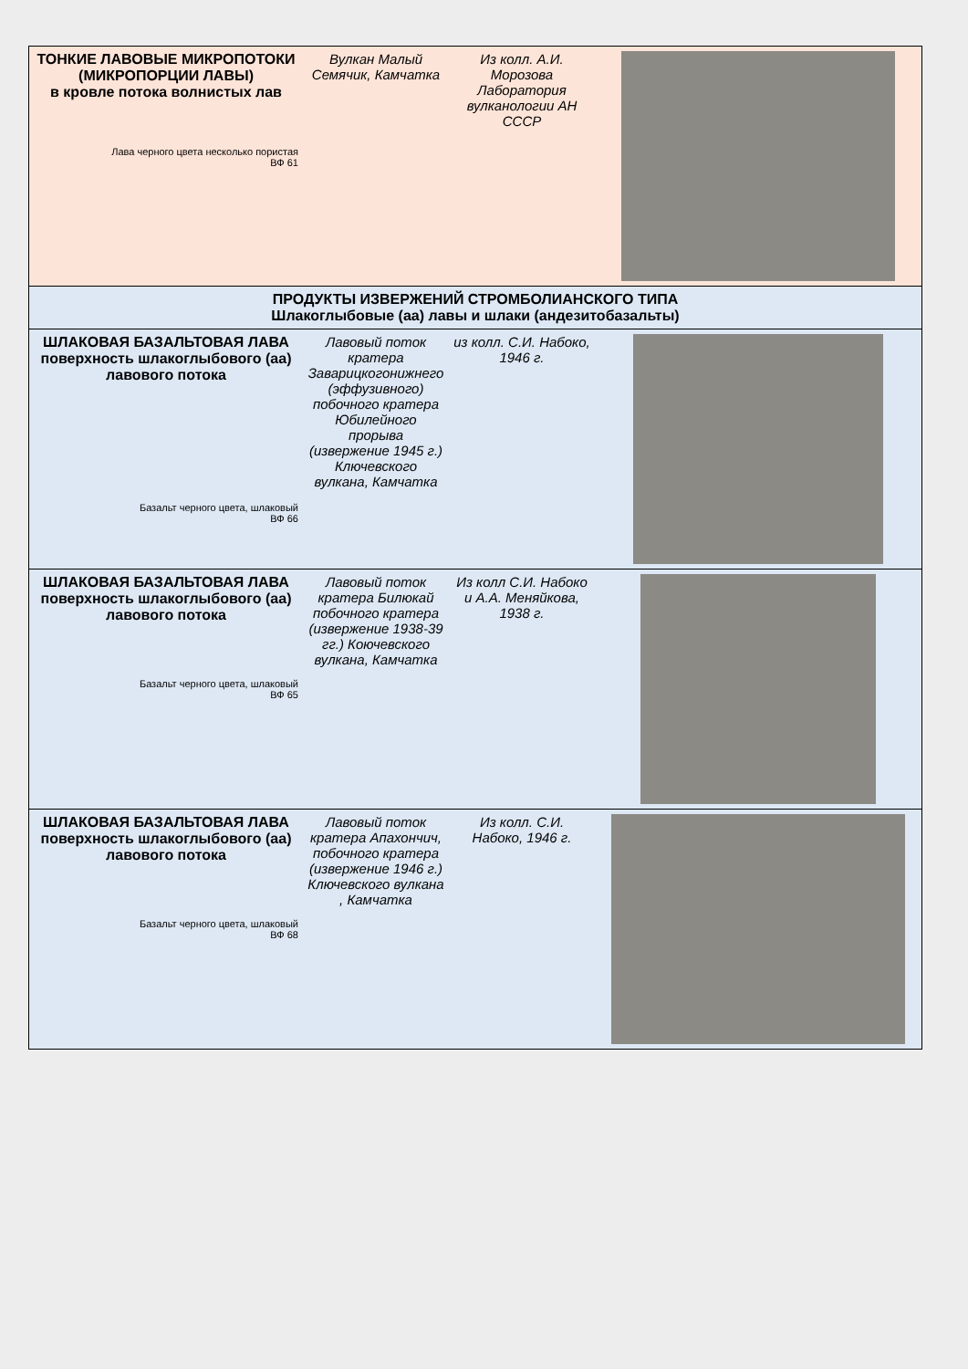| ТОНКИЕ ЛАВОВЫЕ МИКРОПОТОКИ (МИКРОПОРЦИИ ЛАВЫ) в кровле потока волнистых лав Лава черного цвета несколько пористая ВФ 61 | Вулкан Малый Семячик, Камчатка | Из колл. А.И. Морозова Лаборатория вулканологии АН СССР | |
| ПРОДУКТЫ ИЗВЕРЖЕНИЙ СТРОМБОЛИАНСКОГО ТИПА Шлакоглыбовые (аа) лавы и шлаки (андезитобазальты) | | | |
| ШЛАКОВАЯ БАЗАЛЬТОВАЯ ЛАВА поверхность шлакоглыбового (аа) лавового потока Базальт черного цвета, шлаковый ВФ 66 | Лавовый поток кратера Заварицкогонижнего (эффузивного) побочного кратера Юбилейного прорыва (извержение 1945 г.) Ключевского вулкана, Камчатка | из колл. С.И. Набоко, 1946 г. | |
| ШЛАКОВАЯ БАЗАЛЬТОВАЯ ЛАВА поверхность шлакоглыбового (аа) лавового потока Базальт черного цвета, шлаковый ВФ 65 | Лавовый поток кратера Билюкай побочного кратера (извержение 1938-39 гг.) Коючевского вулкана, Камчатка | Из колл С.И. Набоко и А.А. Меняйкова, 1938 г. | |
| ШЛАКОВАЯ БАЗАЛЬТОВАЯ ЛАВА поверхность шлакоглыбового (аа) лавового потока Базальт черного цвета, шлаковый ВФ 68 | Лавовый поток кратера Апахончич, побочного кратера (извержение 1946 г.) Ключевского вулкана , Камчатка | Из колл. С.И. Набоко, 1946 г. | |